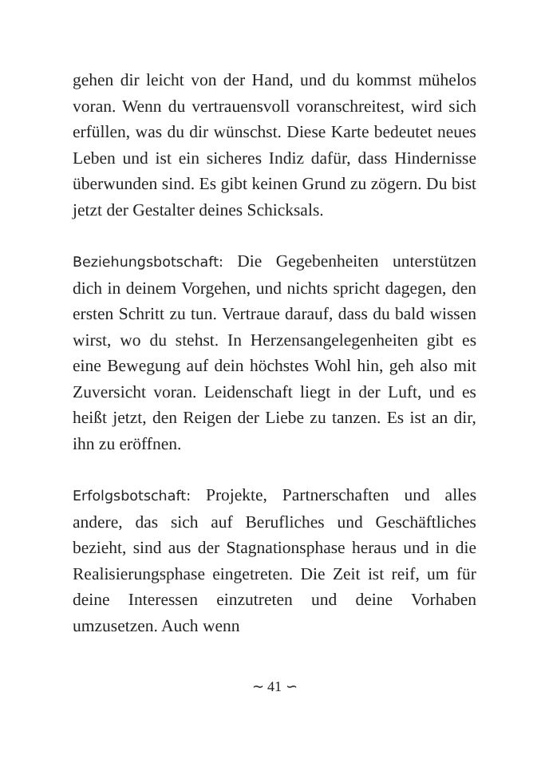gehen dir leicht von der Hand, und du kommst mühelos voran. Wenn du vertrauensvoll voranschreitest, wird sich erfüllen, was du dir wünschst. Diese Karte bedeutet neues Leben und ist ein sicheres Indiz dafür, dass Hindernisse überwunden sind. Es gibt keinen Grund zu zögern. Du bist jetzt der Gestalter deines Schicksals.
Beziehungsbotschaft: Die Gegebenheiten unterstützen dich in deinem Vorgehen, und nichts spricht dagegen, den ersten Schritt zu tun. Vertraue darauf, dass du bald wissen wirst, wo du stehst. In Herzensangelegenheiten gibt es eine Bewegung auf dein höchstes Wohl hin, geh also mit Zuversicht voran. Leidenschaft liegt in der Luft, und es heißt jetzt, den Reigen der Liebe zu tanzen. Es ist an dir, ihn zu eröffnen.
Erfolgsbotschaft: Projekte, Partnerschaften und alles andere, das sich auf Berufliches und Geschäftliches bezieht, sind aus der Stagnationsphase heraus und in die Realisierungsphase eingetreten. Die Zeit ist reif, um für deine Interessen einzutreten und deine Vorhaben umzusetzen. Auch wenn
∼ 41 ∽